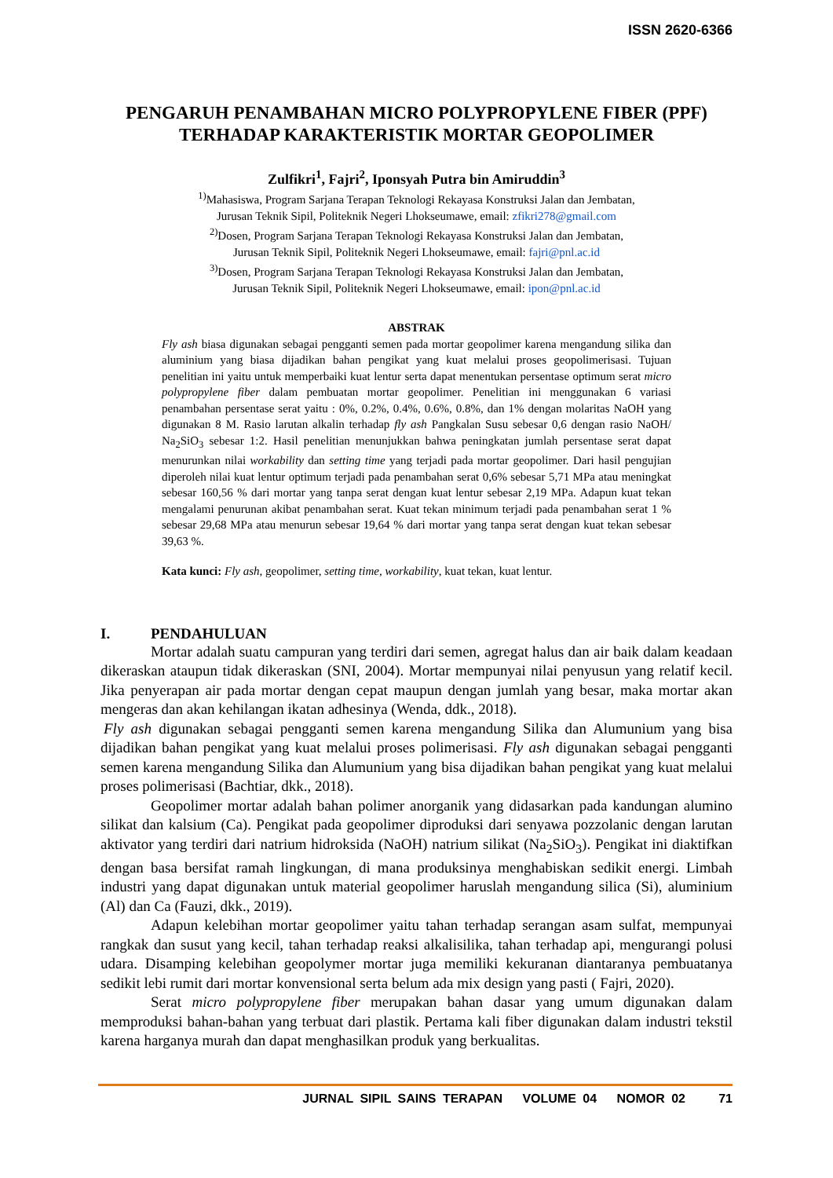ISSN 2620-6366
PENGARUH PENAMBAHAN MICRO POLYPROPYLENE FIBER (PPF) TERHADAP KARAKTERISTIK MORTAR GEOPOLIMER
Zulfikri<sup>1</sup>, Fajri<sup>2</sup>, Iponsyah Putra bin Amiruddin<sup>3</sup>
<sup>1)</sup> Mahasiswa, Program Sarjana Terapan Teknologi Rekayasa Konstruksi Jalan dan Jembatan,
Jurusan Teknik Sipil, Politeknik Negeri Lhokseumawe, email: zfikri278@gmail.com
<sup>2)</sup> Dosen, Program Sarjana Terapan Teknologi Rekayasa Konstruksi Jalan dan Jembatan,
Jurusan Teknik Sipil, Politeknik Negeri Lhokseumawe, email: fajri@pnl.ac.id
<sup>3)</sup> Dosen, Program Sarjana Terapan Teknologi Rekayasa Konstruksi Jalan dan Jembatan,
Jurusan Teknik Sipil, Politeknik Negeri Lhokseumawe, email: ipon@pnl.ac.id
ABSTRAK
Fly ash biasa digunakan sebagai pengganti semen pada mortar geopolimer karena mengandung silika dan aluminium yang biasa dijadikan bahan pengikat yang kuat melalui proses geopolimerisasi. Tujuan penelitian ini yaitu untuk memperbaiki kuat lentur serta dapat menentukan persentase optimum serat micro polypropylene fiber dalam pembuatan mortar geopolimer. Penelitian ini menggunakan 6 variasi penambahan persentase serat yaitu : 0%, 0.2%, 0.4%, 0.6%, 0.8%, dan 1% dengan molaritas NaOH yang digunakan 8 M. Rasio larutan alkalin terhadap fly ash Pangkalan Susu sebesar 0,6 dengan rasio NaOH/ Na<sub>2</sub>SiO<sub>3</sub> sebesar 1:2. Hasil penelitian menunjukkan bahwa peningkatan jumlah persentase serat dapat menurunkan nilai workability dan setting time yang terjadi pada mortar geopolimer. Dari hasil pengujian diperoleh nilai kuat lentur optimum terjadi pada penambahan serat 0,6% sebesar 5,71 MPa atau meningkat sebesar 160,56 % dari mortar yang tanpa serat dengan kuat lentur sebesar 2,19 MPa. Adapun kuat tekan mengalami penurunan akibat penambahan serat. Kuat tekan minimum terjadi pada penambahan serat 1 % sebesar 29,68 MPa atau menurun sebesar 19,64 % dari mortar yang tanpa serat dengan kuat tekan sebesar 39,63 %.
Kata kunci: Fly ash, geopolimer, setting time, workability, kuat tekan, kuat lentur.
I. PENDAHULUAN
Mortar adalah suatu campuran yang terdiri dari semen, agregat halus dan air baik dalam keadaan dikeraskan ataupun tidak dikeraskan (SNI, 2004). Mortar mempunyai nilai penyusun yang relatif kecil. Jika penyerapan air pada mortar dengan cepat maupun dengan jumlah yang besar, maka mortar akan mengeras dan akan kehilangan ikatan adhesinya (Wenda, ddk., 2018).
Fly ash digunakan sebagai pengganti semen karena mengandung Silika dan Alumunium yang bisa dijadikan bahan pengikat yang kuat melalui proses polimerisasi. Fly ash digunakan sebagai pengganti semen karena mengandung Silika dan Alumunium yang bisa dijadikan bahan pengikat yang kuat melalui proses polimerisasi (Bachtiar, dkk., 2018).
Geopolimer mortar adalah bahan polimer anorganik yang didasarkan pada kandungan alumino silikat dan kalsium (Ca). Pengikat pada geopolimer diproduksi dari senyawa pozzolanic dengan larutan aktivator yang terdiri dari natrium hidroksida (NaOH) natrium silikat (Na<sub>2</sub>SiO<sub>3</sub>). Pengikat ini diaktifkan dengan basa bersifat ramah lingkungan, di mana produksinya menghabiskan sedikit energi. Limbah industri yang dapat digunakan untuk material geopolimer haruslah mengandung silica (Si), aluminium (Al) dan Ca (Fauzi, dkk., 2019).
Adapun kelebihan mortar geopolimer yaitu tahan terhadap serangan asam sulfat, mempunyai rangkak dan susut yang kecil, tahan terhadap reaksi alkalisilika, tahan terhadap api, mengurangi polusi udara. Disamping kelebihan geopolymer mortar juga memiliki kekuranan diantaranya pembuatanya sedikit lebi rumit dari mortar konvensional serta belum ada mix design yang pasti ( Fajri, 2020).
Serat micro polypropylene fiber merupakan bahan dasar yang umum digunakan dalam memproduksi bahan-bahan yang terbuat dari plastik. Pertama kali fiber digunakan dalam industri tekstil karena harganya murah dan dapat menghasilkan produk yang berkualitas.
JURNAL SIPIL SAINS TERAPAN VOLUME 04 NOMOR 02 71